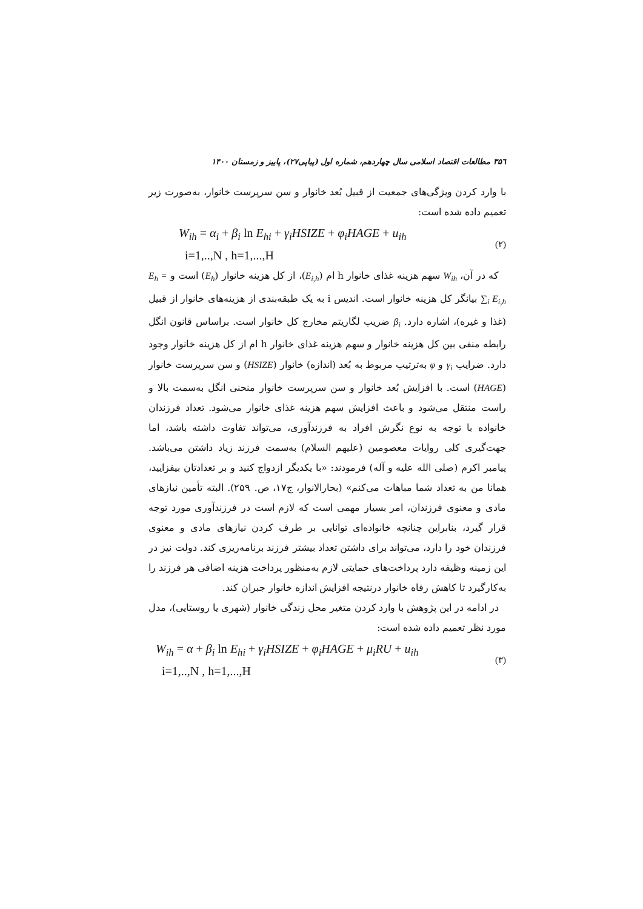۳۵٦ مطالعات اقتصاد اسلامی سال چهاردهم، شماره اول (پیاپی۲۷)، پاییز و زمستان ۱۴۰۰
با وارد کردن ویژگی‌های جمعیت از قبیل بُعد خانوار و سن سرپرست خانوار، به‌صورت زیر تعمیم داده شده است:
W<sub>ih</sub> = α<sub>i</sub> + β<sub>i</sub> ln E<sub>hi</sub> + γ<sub>i</sub>HSIZE + φ<sub>i</sub>HAGE + u<sub>ih</sub>
i=1,..,N , h=1,...,H
(۲)
که در آن، W<sub>ih</sub> سهم هزینه غذای خانوار h ام (E<sub>i,h</sub>)، از کل هزینه خانوار (E<sub>h</sub>) است و E<sub>h</sub> = ∑<sub>i</sub> E<sub>i,h</sub> بیانگر کل هزینه خانوار است. اندیس i به یک طبقه‌بندی از هزینه‌های خانوار از قبیل (غذا و غیره)، اشاره دارد. β<sub>i</sub> ضریب لگاریتم مخارج کل خانوار است. براساس قانون انگل رابطه منفی بین کل هزینه خانوار و سهم هزینه غذای خانوار h ام از کل هزینه خانوار وجود دارد. ضرایب γ<sub>i</sub> و φ به‌ترتیب مربوط به بُعد (اندازه) خانوار (HSIZE) و سن سرپرست خانوار (HAGE) است. با افزایش بُعد خانوار و سن سرپرست خانوار منحنی انگل به‌سمت بالا و راست منتقل می‌شود و باعث افزایش سهم هزینه غذای خانوار می‌شود. تعداد فرزندان خانواده با توجه به نوع نگرش افراد به فرزندآوری، می‌تواند تفاوت داشته باشد، اما جهت‌گیری کلی روایات معصومین (علیهم السلام) به‌سمت فرزند زیاد داشتن می‌باشد. پیامبر اکرم (صلی الله علیه و آله) فرمودند: «با یکدیگر ازدواج کنید و بر تعدادتان بیفزایید، همانا من به تعداد شما مباهات می‌کنم» (بحارالانوار، ج۱۷، ص. ۲۵۹). البته تأمین نیازهای مادی و معنوی فرزندان، امر بسیار مهمی است که لازم است در فرزندآوری مورد توجه قرار گیرد، بنابراین چنانچه خانواده‌ای توانایی بر طرف کردن نیازهای مادی و معنوی فرزندان خود را دارد، می‌تواند برای داشتن تعداد بیشتر فرزند برنامه‌ریزی کند. دولت نیز در این زمینه وظیفه دارد پرداخت‌های حمایتی لازم به‌منظور پرداخت هزینه اضافی هر فرزند را به‌کارگیرد تا کاهش رفاه خانوار درنتیجه افزایش اندازه خانوار جبران کند.
در ادامه در این پژوهش با وارد کردن متغیر محل زندگی خانوار (شهری یا روستایی)، مدل مورد نظر تعمیم داده شده است:
W<sub>ih</sub> = α + β<sub>i</sub> ln E<sub>hi</sub> + γ<sub>i</sub>HSIZE + φ<sub>i</sub>HAGE + μ<sub>i</sub>RU + u<sub>ih</sub>
i=1,..,N , h=1,...,H
(۳)